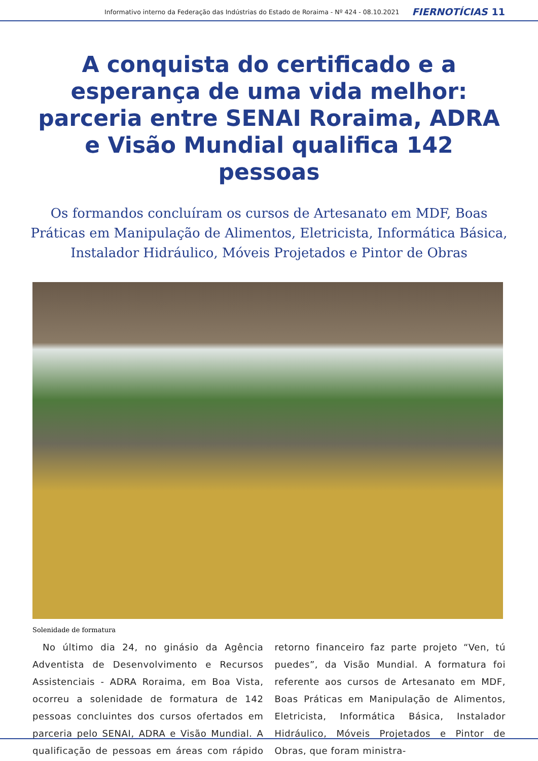Informativo interno da Federação das Indústrias do Estado de Roraima - Nº 424 - 08.10.2021 FIERNOTÍCIAS 11
A conquista do certificado e a esperança de uma vida melhor: parceria entre SENAI Roraima, ADRA e Visão Mundial qualifica 142 pessoas
Os formandos concluíram os cursos de Artesanato em MDF, Boas Práticas em Manipulação de Alimentos, Eletricista, Informática Básica, Instalador Hidráulico, Móveis Projetados e Pintor de Obras
Solenidade de formatura
No último dia 24, no ginásio da Agência Adventista de Desenvolvimento e Recursos Assistenciais - ADRA Roraima, em Boa Vista, ocorreu a solenidade de formatura de 142 pessoas concluintes dos cursos ofertados em parceria pelo SENAI, ADRA e Visão Mundial. A qualificação de pessoas em áreas com rápido retorno financeiro faz parte projeto “Ven, tú puedes”, da Visão Mundial. A formatura foi referente aos cursos de Artesanato em MDF, Boas Práticas em Manipulação de Alimentos, Eletricista, Informática Básica, Instalador Hidráulico, Móveis Projetados e Pintor de Obras, que foram ministra-